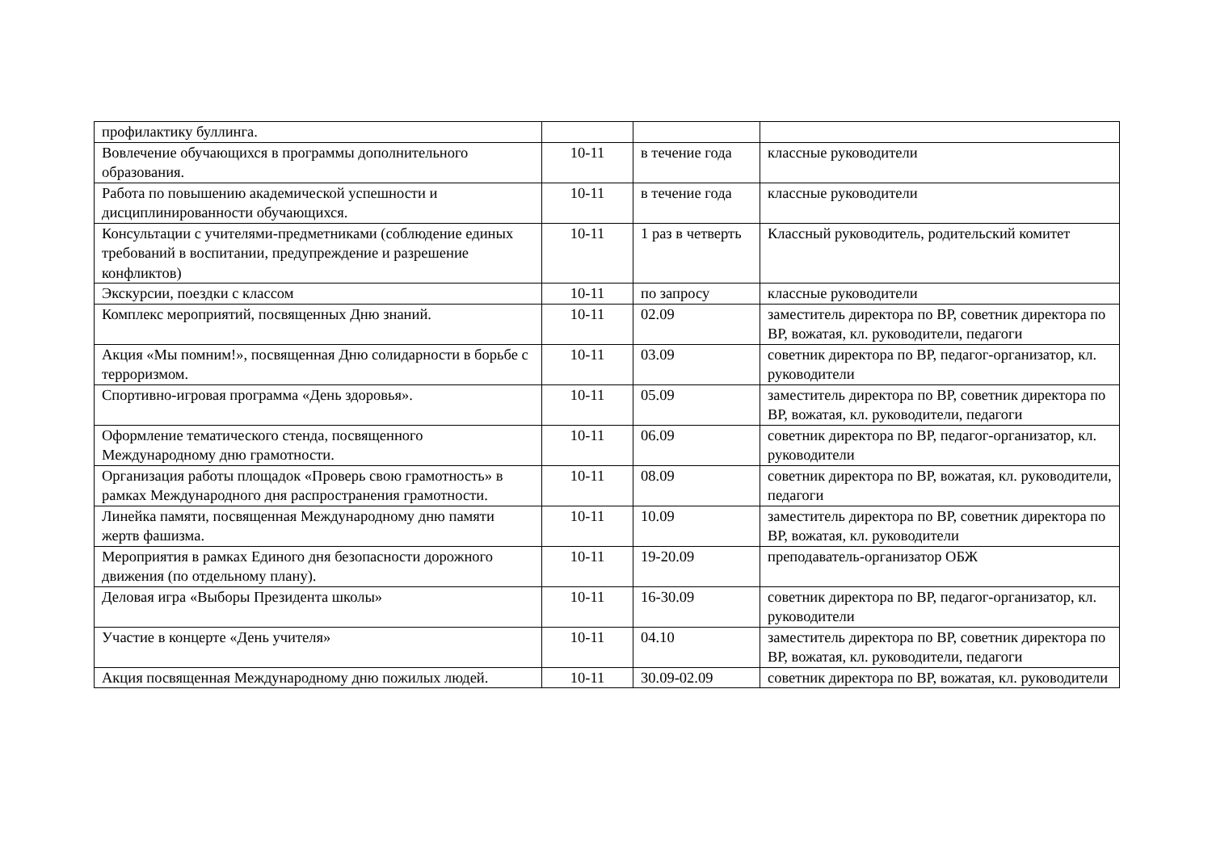| профилактику буллинга. | | | |
| Вовлечение обучающихся в программы дополнительного образования. | 10-11 | в течение года | классные руководители |
| Работа по повышению академической успешности и дисциплинированности обучающихся. | 10-11 | в течение года | классные руководители |
| Консультации с учителями-предметниками (соблюдение единых требований в воспитании, предупреждение и разрешение конфликтов) | 10-11 | 1 раз в четверть | Классный руководитель, родительский комитет |
| Экскурсии, поездки с классом | 10-11 | по запросу | классные руководители |
| Комплекс мероприятий, посвященных Дню знаний. | 10-11 | 02.09 | заместитель директора по ВР, советник директора по ВР, вожатая, кл. руководители, педагоги |
| Акция «Мы помним!», посвященная Дню солидарности в борьбе с терроризмом. | 10-11 | 03.09 | советник директора по ВР, педагог-организатор, кл. руководители |
| Спортивно-игровая программа «День здоровья». | 10-11 | 05.09 | заместитель директора по ВР, советник директора по ВР, вожатая, кл. руководители, педагоги |
| Оформление тематического стенда, посвященного Международному дню грамотности. | 10-11 | 06.09 | советник директора по ВР, педагог-организатор, кл. руководители |
| Организация работы площадок «Проверь свою грамотность» в рамках Международного дня распространения грамотности. | 10-11 | 08.09 | советник директора по ВР, вожатая, кл. руководители, педагоги |
| Линейка памяти, посвященная Международному дню памяти жертв фашизма. | 10-11 | 10.09 | заместитель директора по ВР, советник директора по ВР, вожатая, кл. руководители |
| Мероприятия в рамках Единого дня безопасности дорожного движения (по отдельному плану). | 10-11 | 19-20.09 | преподаватель-организатор ОБЖ |
| Деловая игра «Выборы Президента школы» | 10-11 | 16-30.09 | советник директора по ВР, педагог-организатор, кл. руководители |
| Участие в концерте «День учителя» | 10-11 | 04.10 | заместитель директора по ВР, советник директора по ВР, вожатая, кл. руководители, педагоги |
| Акция посвященная Международному дню пожилых людей. | 10-11 | 30.09-02.09 | советник директора по ВР, вожатая, кл. руководители |